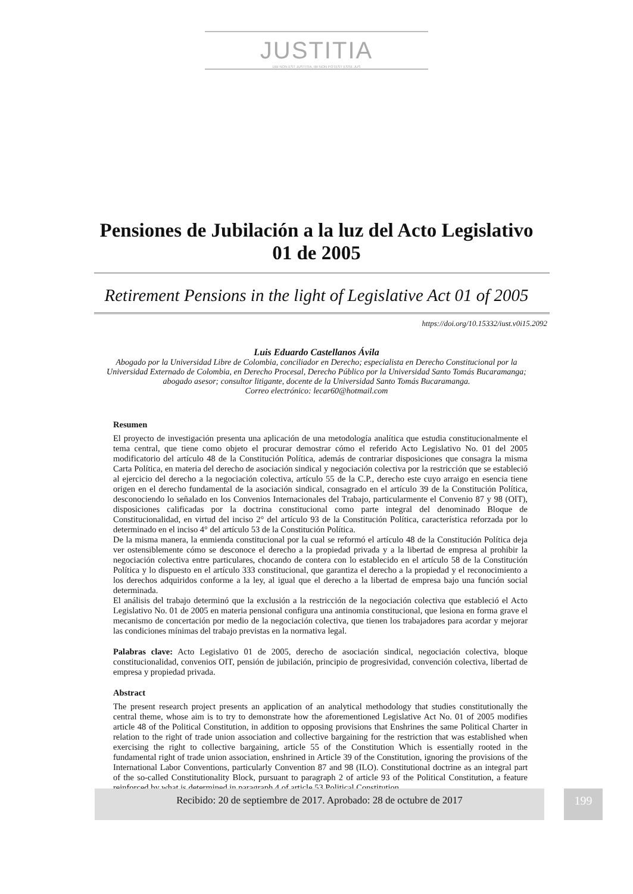JUSTITIA
UBI NON EST JUSTITIA, IBI NON POTEST ESSE JUS
Pensiones de Jubilación a la luz del Acto Legislativo 01 de 2005
Retirement Pensions in the light of Legislative Act 01 of 2005
https://doi.org/10.15332/iust.v0i15.2092
Luis Eduardo Castellanos Ávila
Abogado por la Universidad Libre de Colombia, conciliador en Derecho; especialista en Derecho Constitucional por la Universidad Externado de Colombia, en Derecho Procesal, Derecho Público por la Universidad Santo Tomás Bucaramanga; abogado asesor; consultor litigante, docente de la Universidad Santo Tomás Bucaramanga.
Correo electrónico: lecar60@hotmail.com
Resumen
El proyecto de investigación presenta una aplicación de una metodología analítica que estudia constitucionalmente el tema central, que tiene como objeto el procurar demostrar cómo el referido Acto Legislativo No. 01 del 2005 modificatorio del artículo 48 de la Constitución Política, además de contrariar disposiciones que consagra la misma Carta Política, en materia del derecho de asociación sindical y negociación colectiva por la restricción que se estableció al ejercicio del derecho a la negociación colectiva, artículo 55 de la C.P., derecho este cuyo arraigo en esencia tiene origen en el derecho fundamental de la asociación sindical, consagrado en el artículo 39 de la Constitución Política, desconociendo lo señalado en los Convenios Internacionales del Trabajo, particularmente el Convenio 87 y 98 (OIT), disposiciones calificadas por la doctrina constitucional como parte integral del denominado Bloque de Constitucionalidad, en virtud del inciso 2° del artículo 93 de la Constitución Política, característica reforzada por lo determinado en el inciso 4° del artículo 53 de la Constitución Política.
De la misma manera, la enmienda constitucional por la cual se reformó el artículo 48 de la Constitución Política deja ver ostensiblemente cómo se desconoce el derecho a la propiedad privada y a la libertad de empresa al prohibir la negociación colectiva entre particulares, chocando de contera con lo establecido en el artículo 58 de la Constitución Política y lo dispuesto en el artículo 333 constitucional, que garantiza el derecho a la propiedad y el reconocimiento a los derechos adquiridos conforme a la ley, al igual que el derecho a la libertad de empresa bajo una función social determinada.
El análisis del trabajo determinó que la exclusión a la restricción de la negociación colectiva que estableció el Acto Legislativo No. 01 de 2005 en materia pensional configura una antinomia constitucional, que lesiona en forma grave el mecanismo de concertación por medio de la negociación colectiva, que tienen los trabajadores para acordar y mejorar las condiciones mínimas del trabajo previstas en la normativa legal.
Palabras clave: Acto Legislativo 01 de 2005, derecho de asociación sindical, negociación colectiva, bloque constitucionalidad, convenios OIT, pensión de jubilación, principio de progresividad, convención colectiva, libertad de empresa y propiedad privada.
Abstract
The present research project presents an application of an analytical methodology that studies constitutionally the central theme, whose aim is to try to demonstrate how the aforementioned Legislative Act No. 01 of 2005 modifies article 48 of the Political Constitution, in addition to opposing provisions that Enshrines the same Political Charter in relation to the right of trade union association and collective bargaining for the restriction that was established when exercising the right to collective bargaining, article 55 of the Constitution Which is essentially rooted in the fundamental right of trade union association, enshrined in Article 39 of the Constitution, ignoring the provisions of the International Labor Conventions, particularly Convention 87 and 98 (ILO). Constitutional doctrine as an integral part of the so-called Constitutionality Block, pursuant to paragraph 2 of article 93 of the Political Constitution, a feature reinforced by what is determined in paragraph 4 of article 53 Political Constitution.
Recibido: 20 de septiembre de 2017. Aprobado: 28 de octubre de 2017 199